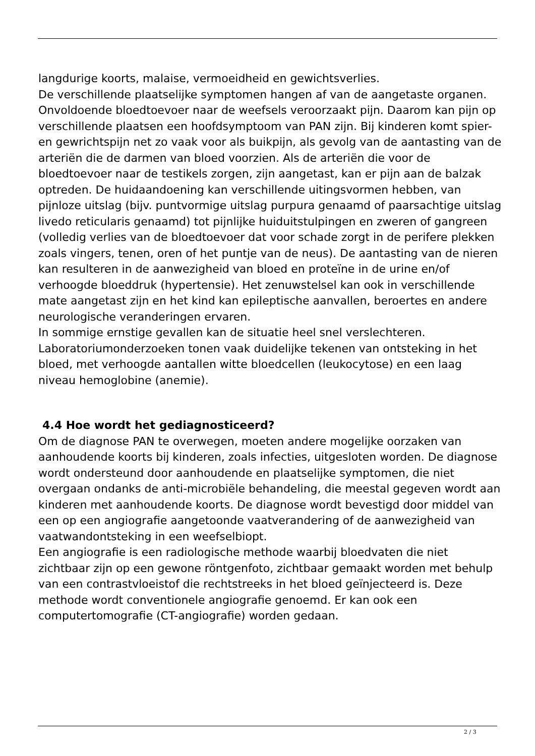langdurige koorts, malaise, vermoeidheid en gewichtsverlies.
De verschillende plaatselijke symptomen hangen af van de aangetaste organen. Onvoldoende bloedtoevoer naar de weefsels veroorzaakt pijn. Daarom kan pijn op verschillende plaatsen een hoofdsymptoom van PAN zijn. Bij kinderen komt spier- en gewrichtspijn net zo vaak voor als buikpijn, als gevolg van de aantasting van de arteriën die de darmen van bloed voorzien. Als de arteriën die voor de bloedtoevoer naar de testikels zorgen, zijn aangetast, kan er pijn aan de balzak optreden. De huidaandoening kan verschillende uitingsvormen hebben, van pijnloze uitslag (bijv. puntvormige uitslag purpura genaamd of paarsachtige uitslag livedo reticularis genaamd) tot pijnlijke huiduitstulpingen en zweren of gangreen (volledig verlies van de bloedtoevoer dat voor schade zorgt in de perifere plekken zoals vingers, tenen, oren of het puntje van de neus). De aantasting van de nieren kan resulteren in de aanwezigheid van bloed en proteïne in de urine en/of verhoogde bloeddruk (hypertensie). Het zenuwstelsel kan ook in verschillende mate aangetast zijn en het kind kan epileptische aanvallen, beroertes en andere neurologische veranderingen ervaren.
In sommige ernstige gevallen kan de situatie heel snel verslechteren. Laboratoriumonderzoeken tonen vaak duidelijke tekenen van ontsteking in het bloed, met verhoogde aantallen witte bloedcellen (leukocytose) en een laag niveau hemoglobine (anemie).
4.4 Hoe wordt het gediagnosticeerd?
Om de diagnose PAN te overwegen, moeten andere mogelijke oorzaken van aanhoudende koorts bij kinderen, zoals infecties, uitgesloten worden. De diagnose wordt ondersteund door aanhoudende en plaatselijke symptomen, die niet overgaan ondanks de anti-microbiële behandeling, die meestal gegeven wordt aan kinderen met aanhoudende koorts. De diagnose wordt bevestigd door middel van een op een angiografie aangetoonde vaatverandering of de aanwezigheid van vaatwandontsteking in een weefselbiopt.
Een angiografie is een radiologische methode waarbij bloedvaten die niet zichtbaar zijn op een gewone röntgenfoto, zichtbaar gemaakt worden met behulp van een contrastvloeistof die rechtstreeks in het bloed geïnjecteerd is. Deze methode wordt conventionele angiografie genoemd. Er kan ook een computertomografie (CT-angiografie) worden gedaan.
2 / 3